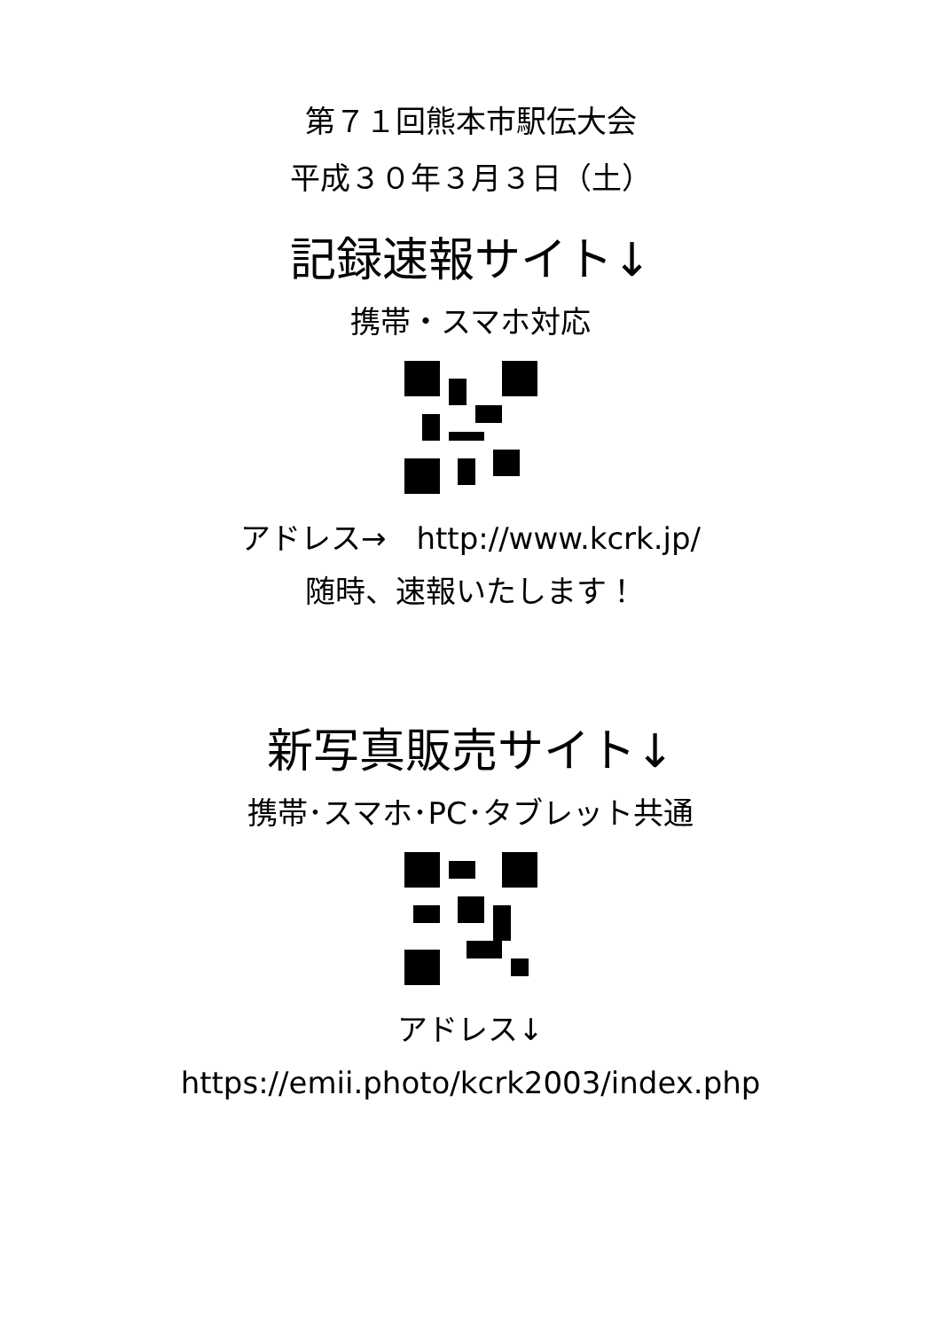第７１回熊本市駅伝大会
平成３０年３月３日（土）
記録速報サイト↓
携帯・スマホ対応
アドレス→　http://www.kcrk.jp/
随時、速報いたします！
新写真販売サイト↓
携帯･スマホ･PC･タブレット共通
アドレス↓
https://emii.photo/kcrk2003/index.php